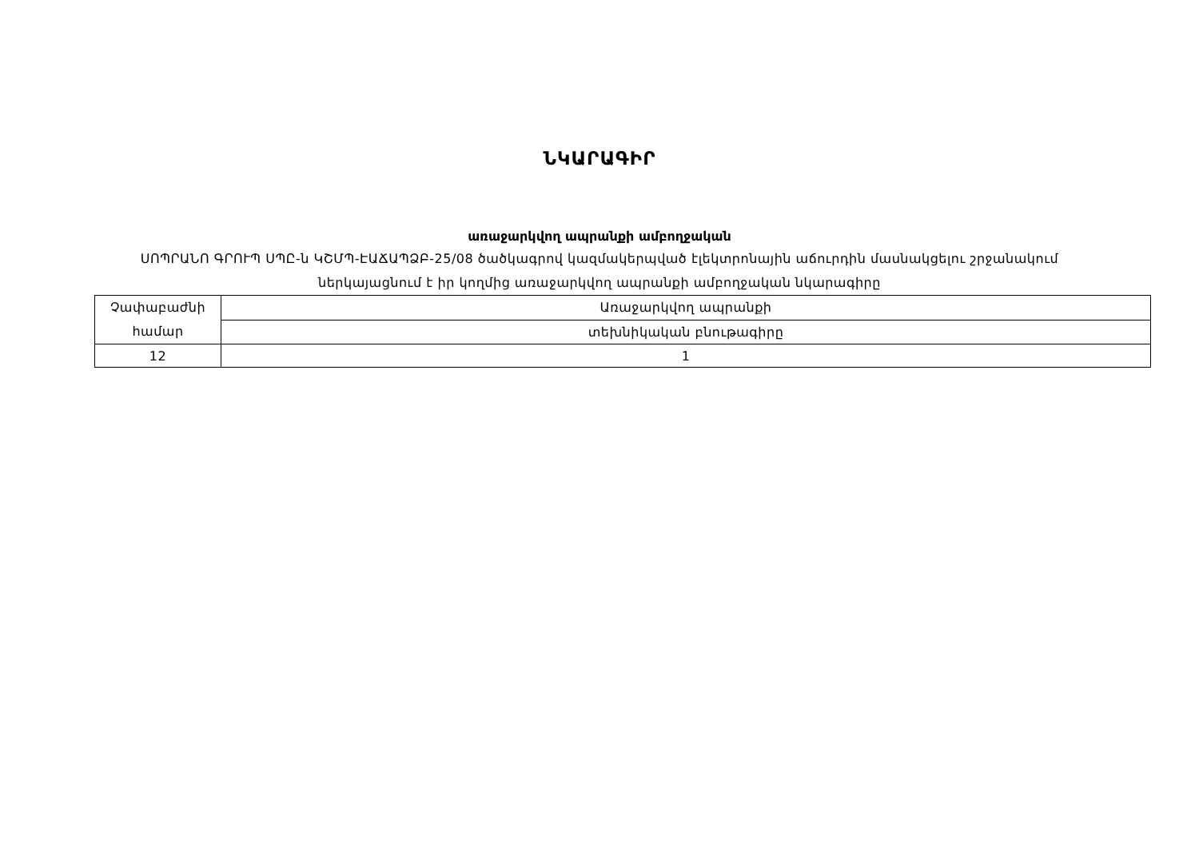ՆԿԱՐԱԳԻՐ
առաջարկվող ապրանքի ամբողջական
ՍՈՊՐԱՆՈ ԳՐՈՒՊ ՍՊԸ-ն ԿՇՄՊ-ԷԱՃԱՊՁԲ-25/08 ծածկագրով կազմակերպված էլեկտրոնային աճուրդին մասնակցելու շրջանակում ներկայացնում է իր կողմից առաջարկվող ապրանքի ամբողջական նկարագիրը
| Չափաբաժնի համար | Առաջարկվող ապրանքի |
| | տեխնիկական բնութագիրը |
| 12 | 1 |